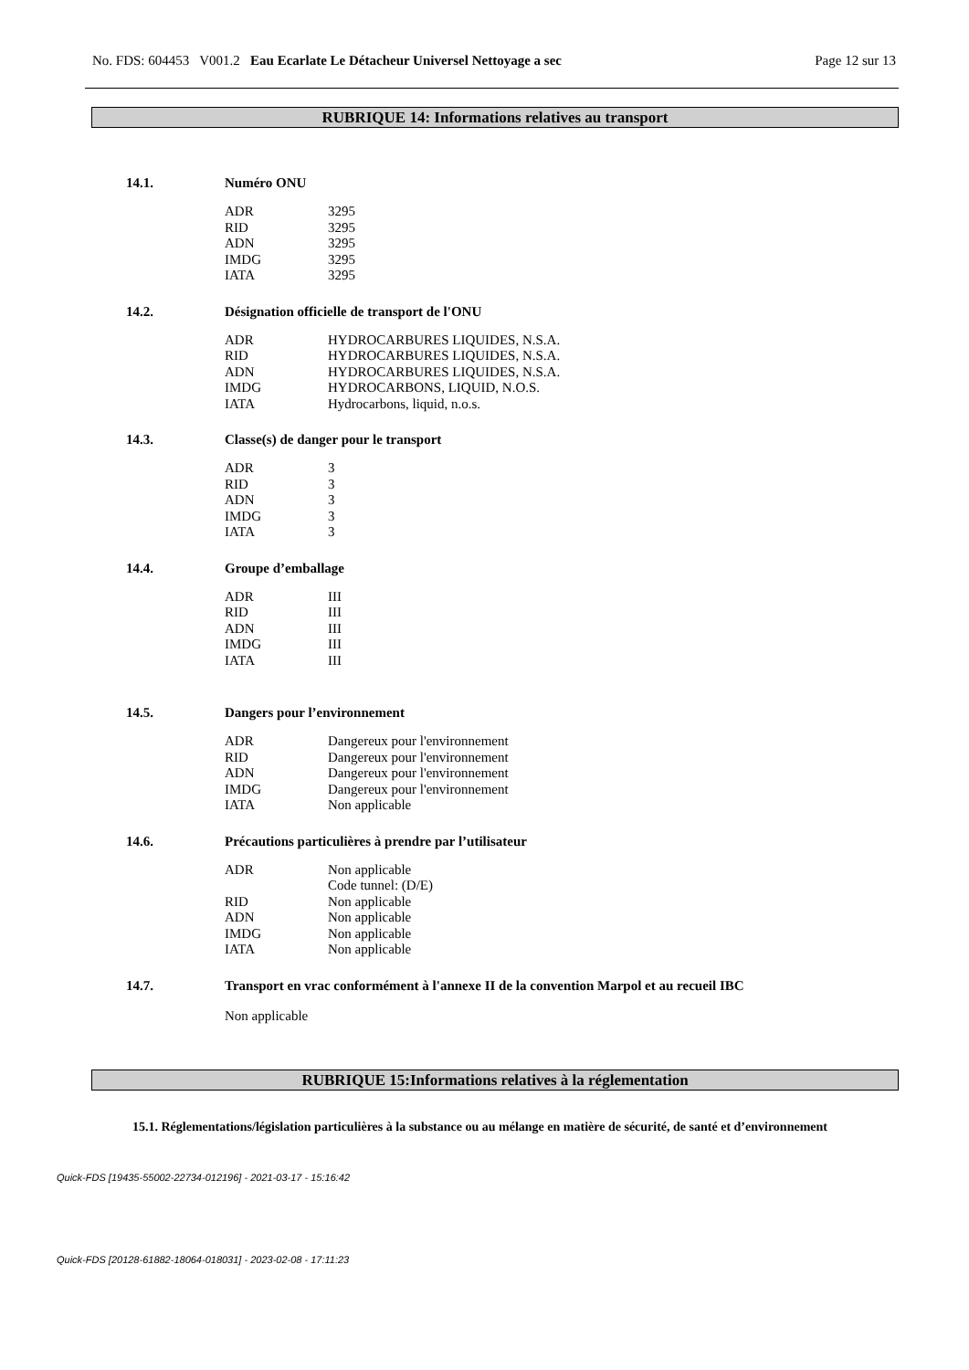No. FDS: 604453 V001.2 Eau Ecarlate Le Détacheur Universel Nettoyage a sec Page 12 sur 13
RUBRIQUE 14: Informations relatives au transport
14.1. Numéro ONU
| ADR | 3295 |
| RID | 3295 |
| ADN | 3295 |
| IMDG | 3295 |
| IATA | 3295 |
14.2. Désignation officielle de transport de l'ONU
| ADR | HYDROCARBURES LIQUIDES, N.S.A. |
| RID | HYDROCARBURES LIQUIDES, N.S.A. |
| ADN | HYDROCARBURES LIQUIDES, N.S.A. |
| IMDG | HYDROCARBONS, LIQUID, N.O.S. |
| IATA | Hydrocarbons, liquid, n.o.s. |
14.3. Classe(s) de danger pour le transport
| ADR | 3 |
| RID | 3 |
| ADN | 3 |
| IMDG | 3 |
| IATA | 3 |
14.4. Groupe d’emballage
| ADR | III |
| RID | III |
| ADN | III |
| IMDG | III |
| IATA | III |
14.5. Dangers pour l’environnement
| ADR | Dangereux pour l'environnement |
| RID | Dangereux pour l'environnement |
| ADN | Dangereux pour l'environnement |
| IMDG | Dangereux pour l'environnement |
| IATA | Non applicable |
14.6. Précautions particulières à prendre par l’utilisateur
| ADR | Non applicable Code tunnel: (D/E) |
| RID | Non applicable |
| ADN | Non applicable |
| IMDG | Non applicable |
| IATA | Non applicable |
14.7. Transport en vrac conformément à l'annexe II de la convention Marpol et au recueil IBC
Non applicable
RUBRIQUE 15:Informations relatives à la réglementation
15.1. Réglementations/législation particulières à la substance ou au mélange en matière de sécurité, de santé et d’environnement
Quick-FDS [19435-55002-22734-012196] - 2021-03-17 - 15:16:42
Quick-FDS [20128-61882-18064-018031] - 2023-02-08 - 17:11:23